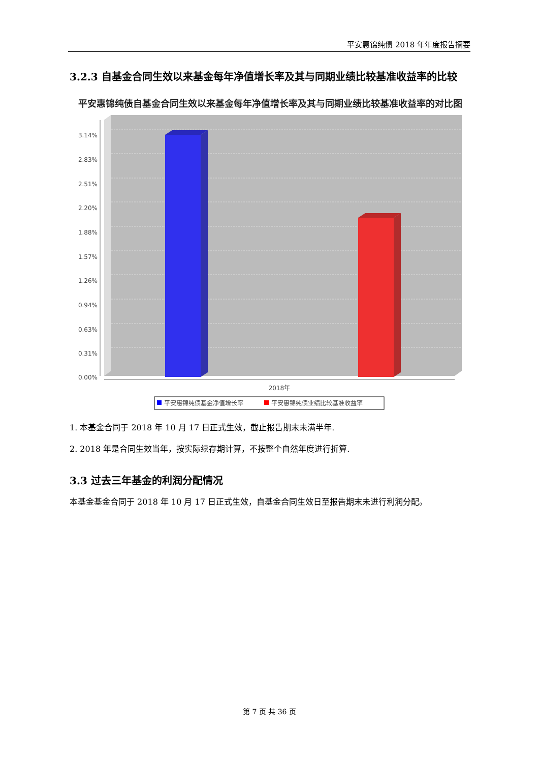平安惠锦纯债 2018 年年度报告摘要
3.2.3 自基金合同生效以来基金每年净值增长率及其与同期业绩比较基准收益率的比较
平安惠锦纯债自基金合同生效以来基金每年净值增长率及其与同期业绩比较基准收益率的对比图
3.14%
2.83%
2.51%
2.20%
1.88%
1.57%
1.26%
0.94%
0.63%
0.31%
0.00%
2018年
平安惠锦纯债基金净值增长率
平安惠锦纯债业绩比较基准收益率
1. 本基金合同于 2018 年 10 月 17 日正式生效，截止报告期末未满半年.
2. 2018 年是合同生效当年，按实际续存期计算，不按整个自然年度进行折算.
3.3 过去三年基金的利润分配情况
本基金基金合同于 2018 年 10 月 17 日正式生效，自基金合同生效日至报告期末未进行利润分配。
第 7 页 共 36 页